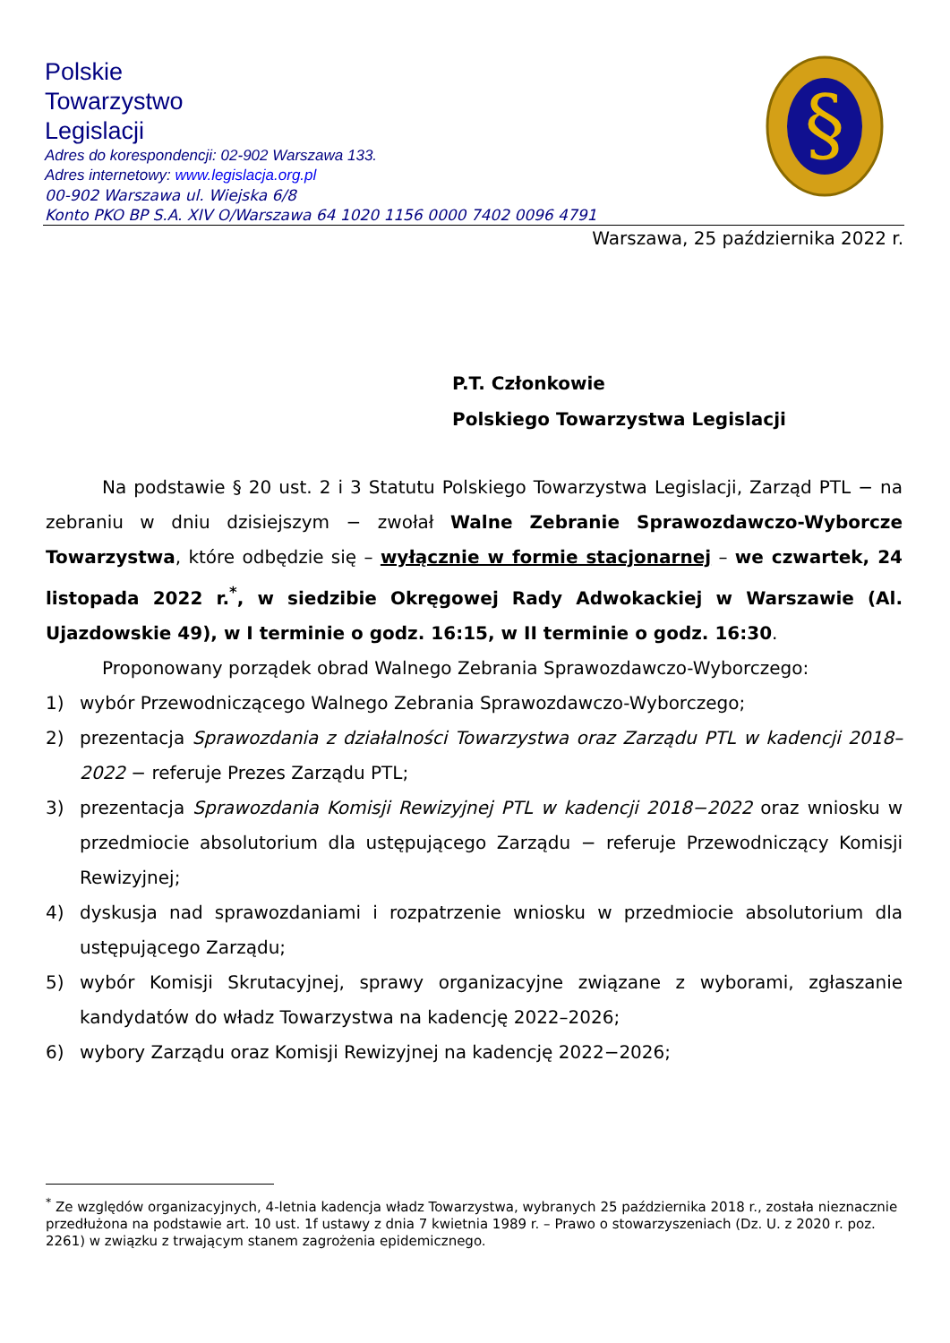Polskie
Towarzystwo
Legislacji
Adres do korespondencji: 02-902 Warszawa 133.
Adres internetowy: www.legislacja.org.pl
00-902 Warszawa ul. Wiejska 6/8
Konto PKO BP S.A. XIV O/Warszawa 64 1020 1156 0000 7402 0096 4791
§
Warszawa, 25 października 2022 r.
P.T. Członkowie
Polskiego Towarzystwa Legislacji
Na podstawie § 20 ust. 2 i 3 Statutu Polskiego Towarzystwa Legislacji, Zarząd PTL − na zebraniu w dniu dzisiejszym − zwołał Walne Zebranie Sprawozdawczo-Wyborcze Towarzystwa, które odbędzie się – wyłącznie w formie stacjonarnej – we czwartek, 24 listopada 2022 r.<sup>*</sup>, w siedzibie Okręgowej Rady Adwokackiej w Warszawie (Al. Ujazdowskie 49), w I terminie o godz. 16:15, w II terminie o godz. 16:30.
Proponowany porządek obrad Walnego Zebrania Sprawozdawczo-Wyborczego:
1) wybór Przewodniczącego Walnego Zebrania Sprawozdawczo-Wyborczego;
2) prezentacja Sprawozdania z działalności Towarzystwa oraz Zarządu PTL w kadencji 2018–2022 − referuje Prezes Zarządu PTL;
3) prezentacja Sprawozdania Komisji Rewizyjnej PTL w kadencji 2018−2022 oraz wniosku w przedmiocie absolutorium dla ustępującego Zarządu − referuje Przewodniczący Komisji Rewizyjnej;
4) dyskusja nad sprawozdaniami i rozpatrzenie wniosku w przedmiocie absolutorium dla ustępującego Zarządu;
5) wybór Komisji Skrutacyjnej, sprawy organizacyjne związane z wyborami, zgłaszanie kandydatów do władz Towarzystwa na kadencję 2022–2026;
6) wybory Zarządu oraz Komisji Rewizyjnej na kadencję 2022−2026;
<sup>*</sup> Ze względów organizacyjnych, 4-letnia kadencja władz Towarzystwa, wybranych 25 października 2018 r., została nieznacznie przedłużona na podstawie art. 10 ust. 1f ustawy z dnia 7 kwietnia 1989 r. – Prawo o stowarzyszeniach (Dz. U. z 2020 r. poz. 2261) w związku z trwającym stanem zagrożenia epidemicznego.